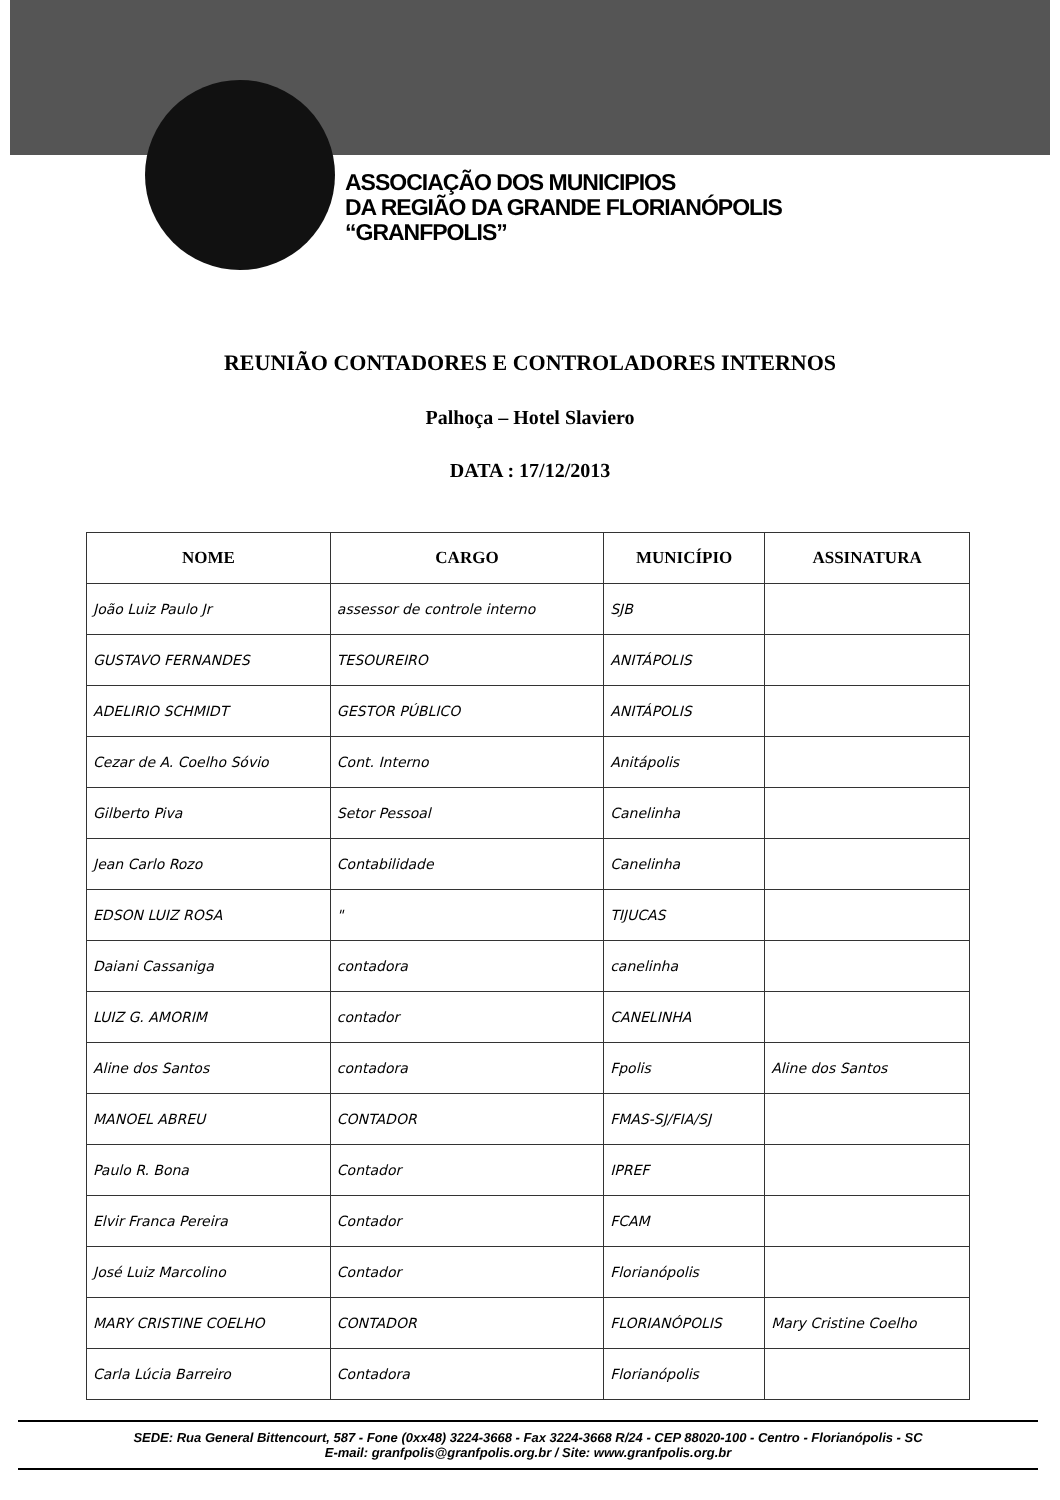ASSOCIAÇÃO DOS MUNICIPIOS
DA REGIÃO DA GRANDE FLORIANÓPOLIS
“GRANFPOLIS”
REUNIÃO CONTADORES E CONTROLADORES INTERNOS
Palhoça – Hotel Slaviero
DATA : 17/12/2013
| NOME | CARGO | MUNICÍPIO | ASSINATURA |
| --- | --- | --- | --- |
| João Luiz Paulo Jr | assessor de controle interno | SJB | |
| GUSTAVO FERNANDES | TESOUREIRO | ANITÁPOLIS | |
| ADELIRIO SCHMIDT | GESTOR PÚBLICO | ANITÁPOLIS | |
| Cezar de A. Coelho Sóvio | Cont. Interno | Anitápolis | |
| Gilberto Piva | Setor Pessoal | Canelinha | |
| Jean Carlo Rozo | Contabilidade | Canelinha | |
| EDSON LUIZ ROSA | " | TIJUCAS | |
| Daiani Cassaniga | contadora | canelinha | |
| LUIZ G. AMORIM | contador | CANELINHA | |
| Aline dos Santos | contadora | Fpolis | Aline dos Santos |
| MANOEL ABREU | CONTADOR | FMAS-SJ/FIA/SJ | |
| Paulo R. Bona | Contador | IPREF | |
| Elvir Franca Pereira | Contador | FCAM | |
| José Luiz Marcolino | Contador | Florianópolis | |
| MARY CRISTINE COELHO | CONTADOR | FLORIANÓPOLIS | Mary Cristine Coelho |
| Carla Lúcia Barreiro | Contadora | Florianópolis | |
SEDE: Rua General Bittencourt, 587 - Fone (0xx48) 3224-3668 - Fax 3224-3668 R/24 - CEP 88020-100 - Centro - Florianópolis - SC
E-mail: granfpolis@granfpolis.org.br / Site: www.granfpolis.org.br